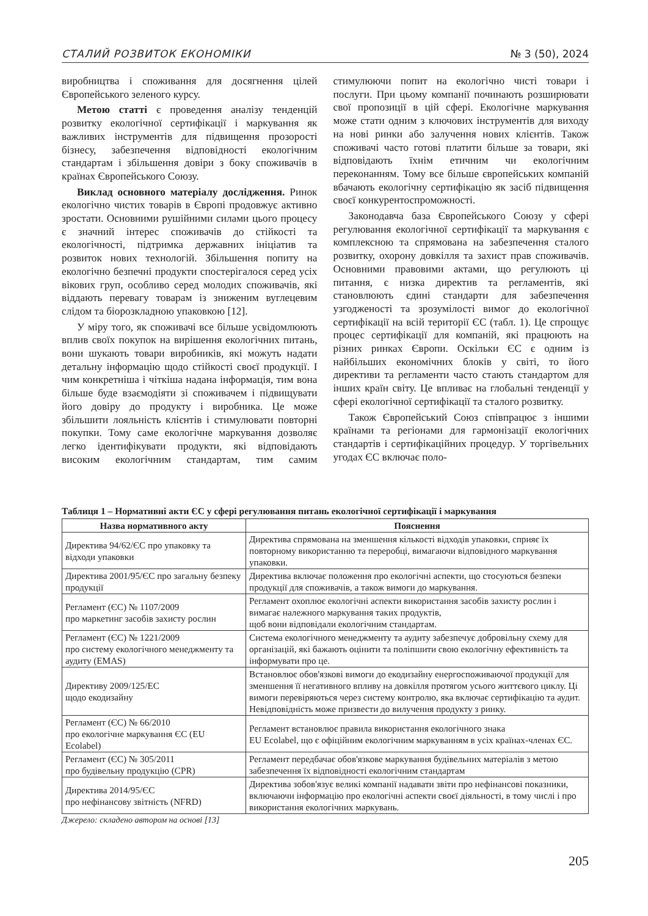СТАЛИЙ РОЗВИТОК ЕКОНОМІКИ № 3 (50), 2024
виробництва і споживання для досягнення цілей Європейського зеленого курсу.
Метою статті є проведення аналізу тенденцій розвитку екологічної сертифікації і маркування як важливих інструментів для підвищення прозорості бізнесу, забезпечення відповідності екологічним стандартам і збільшення довіри з боку споживачів в країнах Європейського Союзу.
Виклад основного матеріалу дослідження. Ринок екологічно чистих товарів в Європі продовжує активно зростати. Основними рушійними силами цього процесу є значний інтерес споживачів до стійкості та екологічності, підтримка державних ініціатив та розвиток нових технологій. Збільшення попиту на екологічно безпечні продукти спостерігалося серед усіх вікових груп, особливо серед молодих споживачів, які віддають перевагу товарам із зниженим вуглецевим слідом та біорозкладною упаковкою [12].
У міру того, як споживачі все більше усвідомлюють вплив своїх покупок на вирішення екологічних питань, вони шукають товари виробників, які можуть надати детальну інформацію щодо стійкості своєї продукції. І чим конкретніша і чіткіша надана інформація, тим вона більше буде взаємодіяти зі споживачем і підвищувати його довіру до продукту і виробника. Це може збільшити лояльність клієнтів і стимулювати повторні покупки. Тому саме екологічне маркування дозволяє легко ідентифікувати продукти, які відповідають високим екологічним стандартам, тим самим стимулюючи попит на екологічно чисті товари і послуги. При цьому компанії починають розширювати свої пропозиції в цій сфері. Екологічне маркування може стати одним з ключових інструментів для виходу на нові ринки або залучення нових клієнтів. Також споживачі часто готові платити більше за товари, які відповідають їхнім етичним чи екологічним переконанням. Тому все більше європейських компаній вбачають екологічну сертифікацію як засіб підвищення своєї конкурентоспроможності.
Законодавча база Європейського Союзу у сфері регулювання екологічної сертифікації та маркування є комплексною та спрямована на забезпечення сталого розвитку, охорону довкілля та захист прав споживачів. Основними правовими актами, що регулюють ці питання, є низка директив та регламентів, які становлюють єдині стандарти для забезпечення узгодженості та зрозумілості вимог до екологічної сертифікації на всій території ЄС (табл. 1). Це спрощує процес сертифікації для компаній, які працюють на різних ринках Європи. Оскільки ЄС є одним із найбільших економічних блоків у світі, то його директиви та регламенти часто стають стандартом для інших країн світу. Це впливає на глобальні тенденції у сфері екологічної сертифікації та сталого розвитку.
Також Європейський Союз співпрацює з іншими країнами та регіонами для гармонізації екологічних стандартів і сертифікаційних процедур. У торгівельних угодах ЄС включає поло-
Таблиця 1 – Нормативні акти ЄС у сфері регулювання питань екологічної сертифікації і маркування
| Назва нормативного акту | Пояснення |
| --- | --- |
| Директива 94/62/ЄС про упаковку та відходи упаковки | Директива спрямована на зменшення кількості відходів упаковки, сприяє їх повторному використанню та переробці, вимагаючи відповідного маркування упаковки. |
| Директива 2001/95/ЄС про загальну безпеку продукції | Директива включає положення про екологічні аспекти, що стосуються безпеки продукції для споживачів, а також вимоги до маркування. |
| Регламент (ЄС) № 1107/2009 про маркетинг засобів захисту рослин | Регламент охоплює екологічні аспекти використання засобів захисту рослин і вимагає належного маркування таких продуктів, щоб вони відповідали екологічним стандартам. |
| Регламент (ЄС) № 1221/2009 про систему екологічного менеджменту та аудиту (EMAS) | Система екологічного менеджменту та аудиту забезпечує добровільну схему для організацій, які бажають оцінити та поліпшити свою екологічну ефективність та інформувати про це. |
| Директиву 2009/125/ЕС щодо екодизайну | Встановлює обов'язкові вимоги до екодизайну енергоспоживаючої продукції для зменшення її негативного впливу на довкілля протягом усього життєвого циклу. Ці вимоги перевіряються через систему контролю, яка включає сертифікацію та аудит. Невідповідність може призвести до вилучення продукту з ринку. |
| Регламент (ЄС) № 66/2010 про екологічне маркування ЄС (EU Ecolabel) | Регламент встановлює правила використання екологічного знака EU Ecolabel, що є офіційним екологічним маркуванням в усіх країнах-членах ЄС. |
| Регламент (ЄС) № 305/2011 про будівельну продукцію (CPR) | Регламент передбачає обов'язкове маркування будівельних матеріалів з метою забезпечення їх відповідності екологічним стандартам |
| Директива 2014/95/ЄС про нефінансову звітність (NFRD) | Директива зобов'язує великі компанії надавати звіти про нефінансові показники, включаючи інформацію про екологічні аспекти своєї діяльності, в тому числі і про використання екологічних маркувань. |
Джерело: складено автором на основі [13]
205